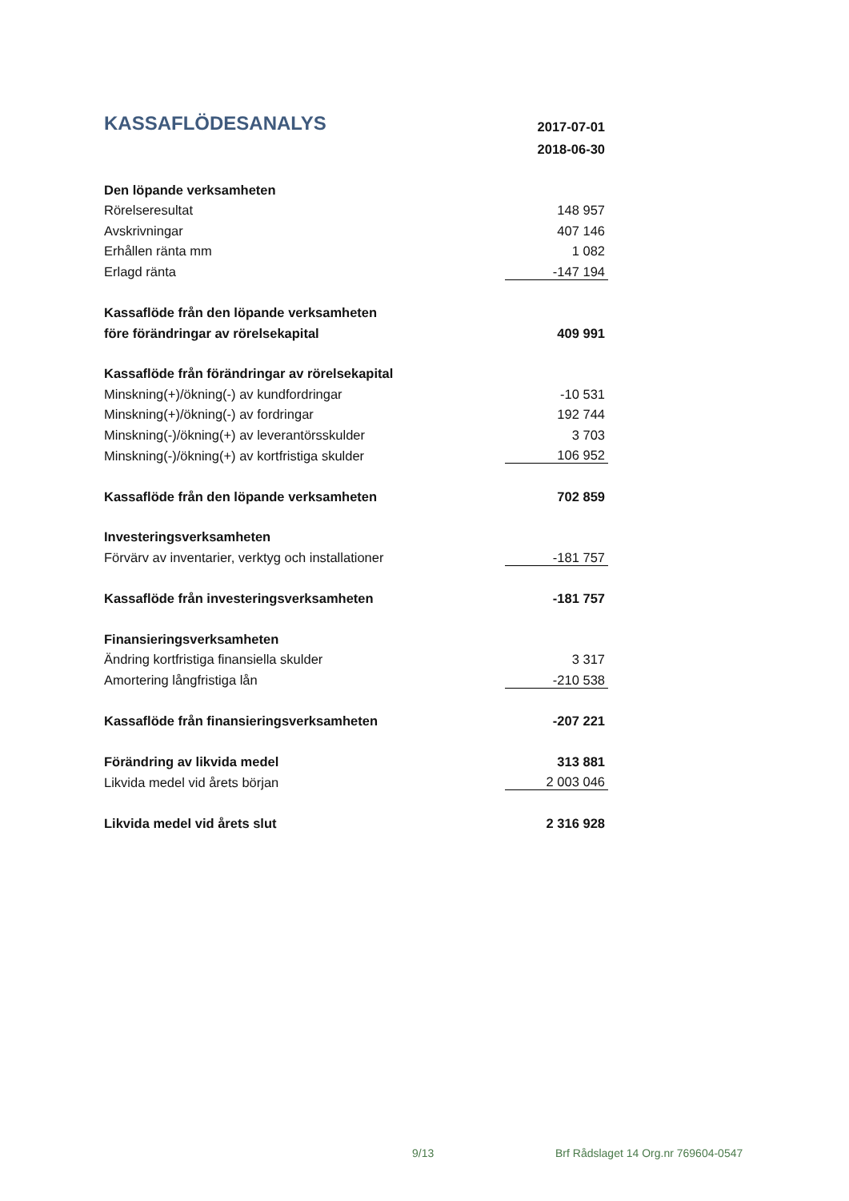| KASSAFLÖDESANALYS | 2017-07-01 |
| | 2018-06-30 |
| Den löpande verksamheten | |
| Rörelseresultat | 148 957 |
| Avskrivningar | 407 146 |
| Erhållen ränta mm | 1 082 |
| Erlagd ränta | -147 194 |
| Kassaflöde från den löpande verksamheten | |
| före förändringar av rörelsekapital | 409 991 |
| Kassaflöde från förändringar av rörelsekapital | |
| Minskning(+)/ökning(-) av kundfordringar | -10 531 |
| Minskning(+)/ökning(-) av fordringar | 192 744 |
| Minskning(-)/ökning(+) av leverantörsskulder | 3 703 |
| Minskning(-)/ökning(+) av kortfristiga skulder | 106 952 |
| Kassaflöde från den löpande verksamheten | 702 859 |
| Investeringsverksamheten | |
| Förvärv av inventarier, verktyg och installationer | -181 757 |
| Kassaflöde från investeringsverksamheten | -181 757 |
| Finansieringsverksamheten | |
| Ändring kortfristiga finansiella skulder | 3 317 |
| Amortering långfristiga lån | -210 538 |
| Kassaflöde från finansieringsverksamheten | -207 221 |
| Förändring av likvida medel | 313 881 |
| Likvida medel vid årets början | 2 003 046 |
| Likvida medel vid årets slut | 2 316 928 |
9/13 Brf Rådslaget 14 Org.nr 769604-0547